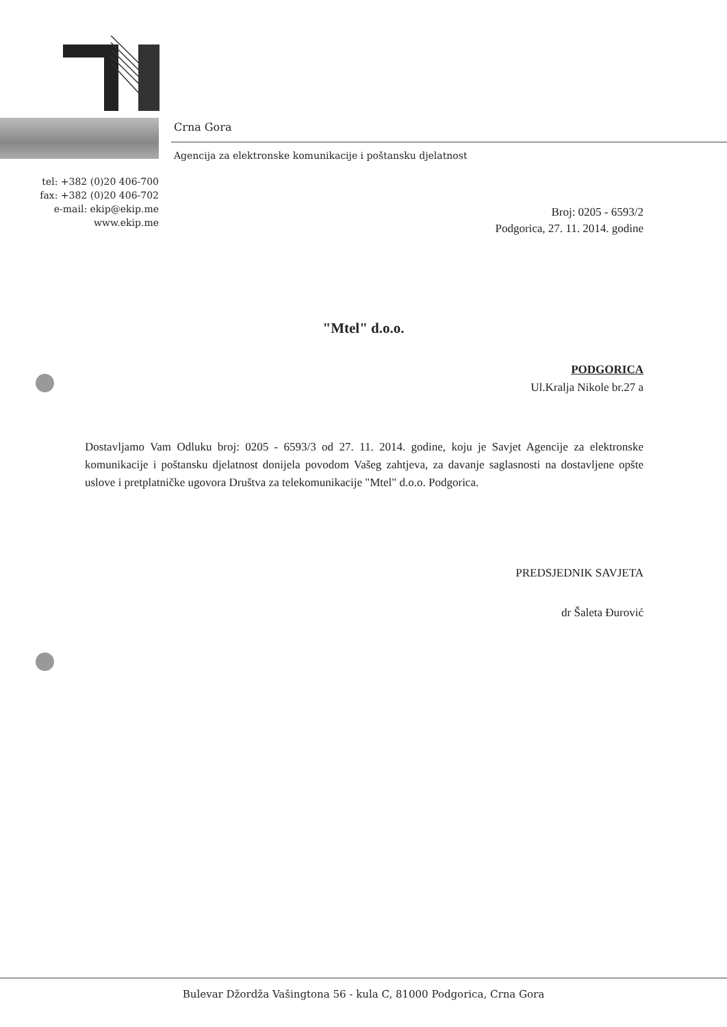Crna Gora
Agencija za elektronske komunikacije i poštansku djelatnost
tel: +382 (0)20 406-700
fax: +382 (0)20 406-702
e-mail: ekip@ekip.me
www.ekip.me
Broj: 0205 - 6593/2
Podgorica, 27. 11. 2014. godine
"Mtel" d.o.o.
PODGORICA
Ul.Kralja Nikole br.27 a
Dostavljamo Vam Odluku broj: 0205 - 6593/3 od 27. 11. 2014. godine, koju je Savjet Agencije za elektronske komunikacije i poštansku djelatnost donijela povodom Vašeg zahtjeva, za davanje saglasnosti na dostavljene opšte uslove i pretplatničke ugovora Društva za telekomunikacije "Mtel" d.o.o. Podgorica.
PREDSJEDNIK SAVJETA
dr Šaleta Đurović
Bulevar Džordža Vašingtona 56 - kula C, 81000 Podgorica, Crna Gora